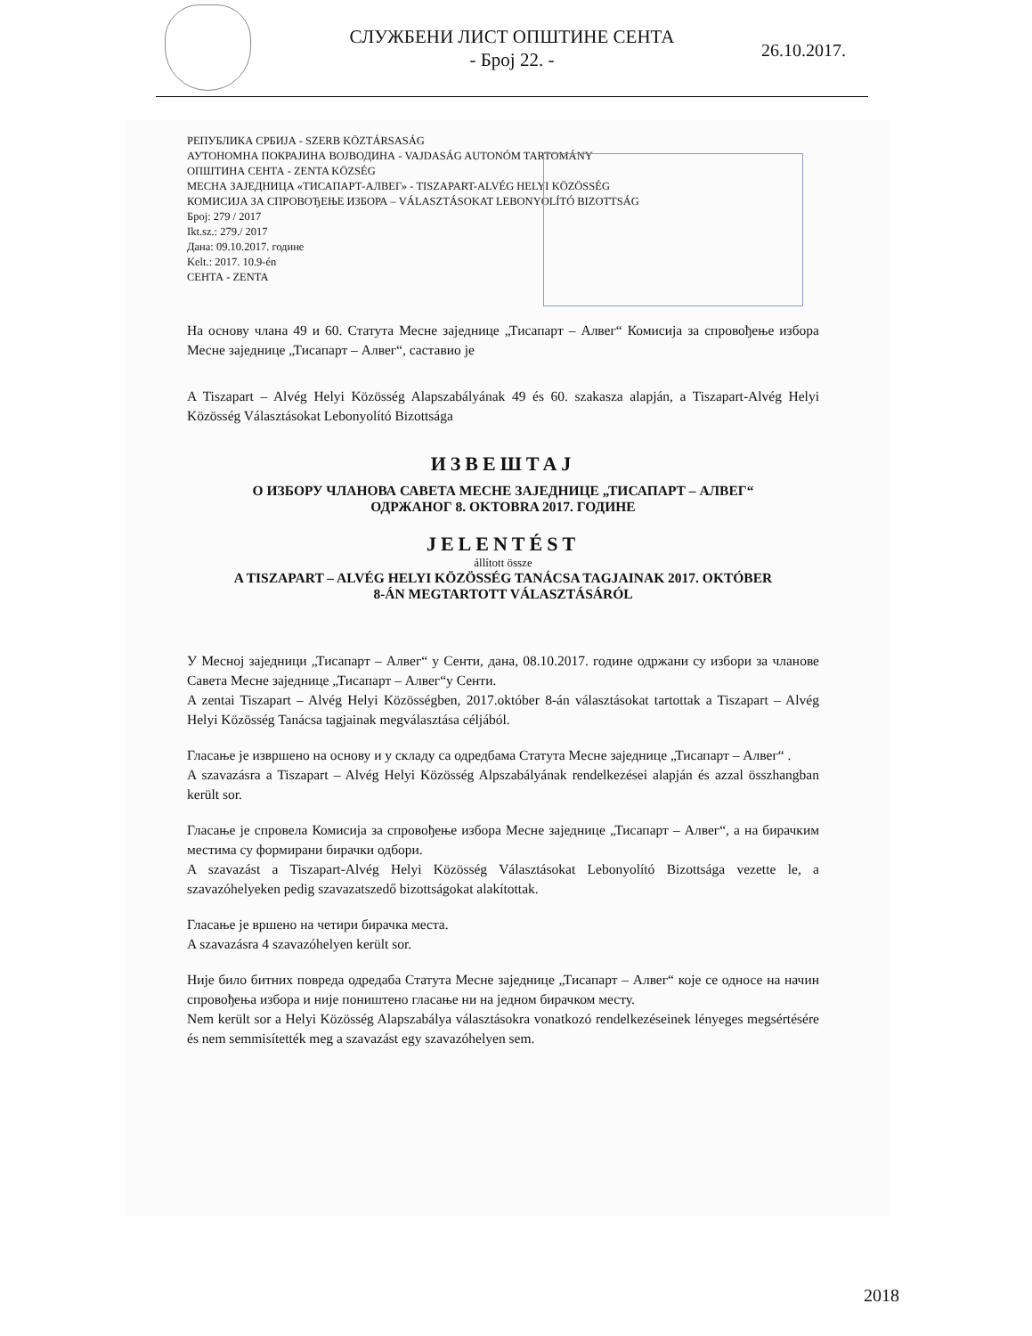СЛУЖБЕНИ ЛИСТ ОПШТИНЕ СЕНТА
- Број 22. -
26.10.2017.
РЕПУБЛИКА СРБИЈА - SZERB KÖZTÁRSASÁG
АУТОНОМНА ПОКРАЈИНА ВОЈВОДИНА - VAJDASÁG AUTONÓM TARTOMÁNY
ОПШТИНА СЕНТА - ZENTA KÖZSÉG
МЕСНА ЗАЈЕДНИЦА «ТИСАПАРТ-АЛВЕГ» - TISZAPART-ALVÉG HELYI KÖZÖSSÉG
КОМИСИЈА ЗА СПРОВОЂЕЊЕ ИЗБОРА – VÁLASZTÁSOKAT LEBONYOLÍTÓ BIZOTTSÁG
Број: 279 / 2017
Ikt.sz.: 279./ 2017
Дана: 09.10.2017. године
Kelt.: 2017. 10.9-én
СЕНТА - ZENTA
На основу члана 49 и 60. Статута Месне заједнице „Тисапарт – Алвег“ Комисија за спровођење избора Месне заједнице „Тисапарт – Алвег“, саставио је
A Tiszapart – Alvég Helyi Közösség Alapszabályának 49 és 60. szakasza alapján, a Tiszapart-Alvég Helyi Közösség Választásokat Lebonyolító Bizottsága
ИЗВЕШТАЈ
О ИЗБОРУ ЧЛАНОВА САВЕТА МЕСНЕ ЗАЈЕДНИЦЕ „ТИСАПАРТ – АЛВЕГ“
ОДРЖАНОГ 8. OKTOBRA 2017. ГОДИНЕ
JELENTÉST
állított össze
A TISZAPART – ALVÉG HELYI KÖZÖSSÉG TANÁCSA TAGJAINAK 2017. OKTÓBER
8-ÁN MEGTARTOTT VÁLASZTÁSÁRÓL
У Месној заједници „Тисапарт – Алвег“ у Сенти, дана, 08.10.2017. године одржани су избори за чланове Савета Месне заједнице „Тисапарт – Алвег“у Сенти.
A zentai Tiszapart – Alvég Helyi Közösségben, 2017.október 8-án választásokat tartottak a Tiszapart – Alvég Helyi Közösség Tanácsa tagjainak megválasztása céljából.
Гласање је извршено на основу и у складу са одредбама Статута Месне заједнице „Тисапарт – Алвег“ .
A szavazásra a Tiszapart – Alvég Helyi Közösség Alpszabályának rendelkezései alapján és azzal összhangban került sor.
Гласање је спровела Комисија за спровођење избора Месне заједнице „Тисапарт – Алвег“, а на бирачким местима су формирани бирачки одбори.
A szavazást a Tiszapart-Alvég Helyi Közösség Választásokat Lebonyolító Bizottsága vezette le, a szavazóhelyeken pedig szavazatszedő bizottságokat alakítottak.
Гласање је вршено на четири бирачка места.
A szavazásra 4 szavazóhelyen került sor.
Није било битних повреда одредаба Статута Месне заједнице „Тисапарт – Алвег“ које се односе на начин спровођења избора и није поништено гласање ни на једном бирачком месту.
Nem került sor a Helyi Közösség Alapszabálya választásokra vonatkozó rendelkezéseinek lényeges megsértésére és nem semmisítették meg a szavazást egy szavazóhelyen sem.
2018